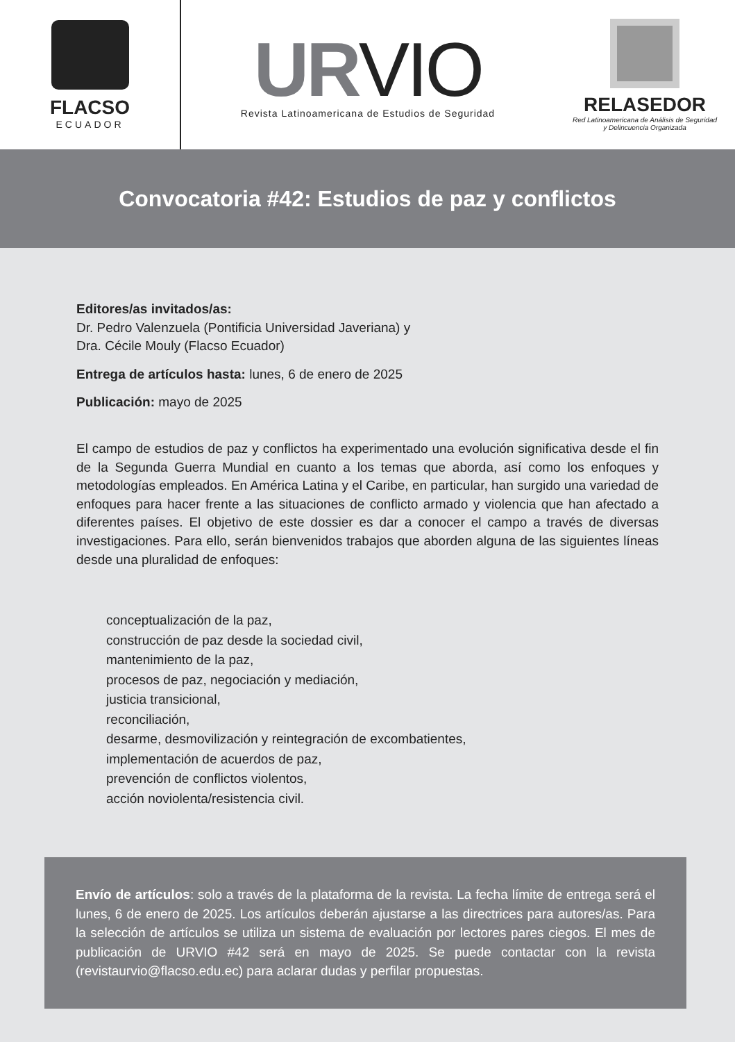FLACSO
ECUADOR
URVIO
Revista Latinoamericana de Estudios de Seguridad
RELASEDOR
Red Latinoamericana de Análisis de Seguridad
y Delincuencia Organizada
Convocatoria #42: Estudios de paz y conflictos
Editores/as invitados/as:
Dr. Pedro Valenzuela (Pontificia Universidad Javeriana) y
Dra. Cécile Mouly (Flacso Ecuador)
Entrega de artículos hasta: lunes, 6 de enero de 2025
Publicación: mayo de 2025
El campo de estudios de paz y conflictos ha experimentado una evolución significativa desde el fin de la Segunda Guerra Mundial en cuanto a los temas que aborda, así como los enfoques y metodologías empleados. En América Latina y el Caribe, en particular, han surgido una variedad de enfoques para hacer frente a las situaciones de conflicto armado y violencia que han afectado a diferentes países. El objetivo de este dossier es dar a conocer el campo a través de diversas investigaciones. Para ello, serán bienvenidos trabajos que aborden alguna de las siguientes líneas desde una pluralidad de enfoques:
conceptualización de la paz,
construcción de paz desde la sociedad civil,
mantenimiento de la paz,
procesos de paz, negociación y mediación,
justicia transicional,
reconciliación,
desarme, desmovilización y reintegración de excombatientes,
implementación de acuerdos de paz,
prevención de conflictos violentos,
acción noviolenta/resistencia civil.
Envío de artículos: solo a través de la plataforma de la revista. La fecha límite de entrega será el lunes, 6 de enero de 2025. Los artículos deberán ajustarse a las directrices para autores/as. Para la selección de artículos se utiliza un sistema de evaluación por lectores pares ciegos. El mes de publicación de URVIO #42 será en mayo de 2025. Se puede contactar con la revista (revistaurvio@flacso.edu.ec) para aclarar dudas y perfilar propuestas.